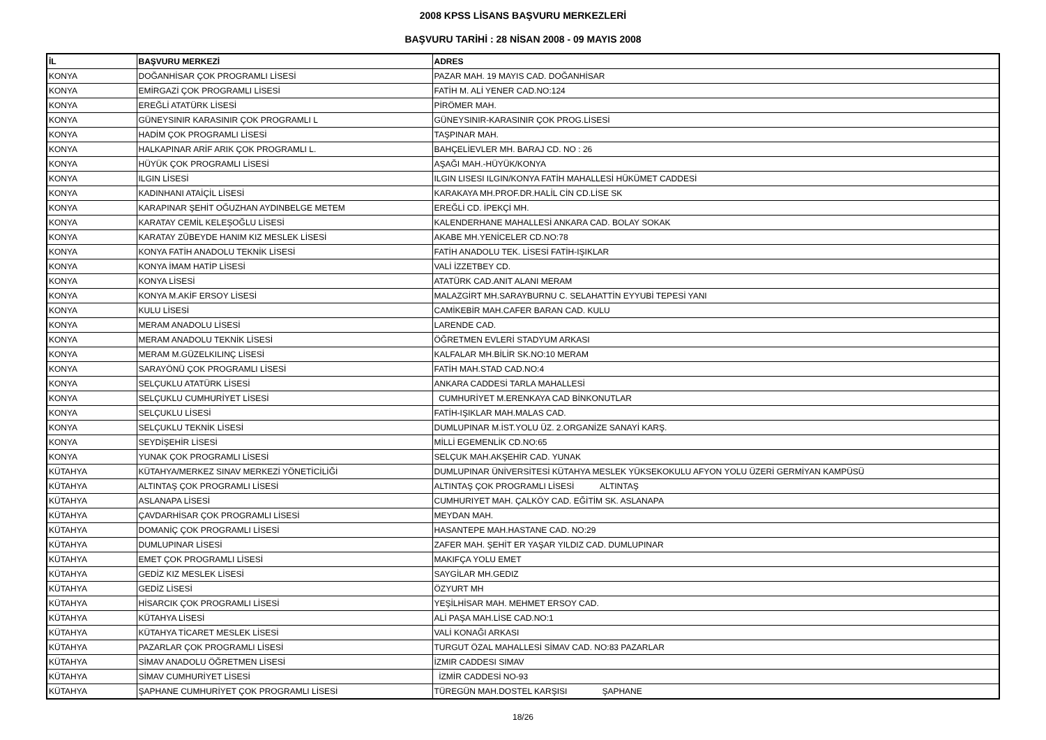2008 KPSS LİSANS BAŞVURU MERKEZLERİ
BAŞVURU TARİHİ : 28 NİSAN 2008 - 09 MAYIS 2008
| İL | BAŞVURU MERKEZİ | ADRES |
| --- | --- | --- |
| KONYA | DOĞANHİSAR ÇOK PROGRAMLI LİSESİ | PAZAR MAH. 19 MAYIS CAD. DOĞANHİSAR |
| KONYA | EMİRGAZİ ÇOK PROGRAMLI LİSESİ | FATİH M. ALİ YENER CAD.NO:124 |
| KONYA | EREĞLİ ATATÜRK LİSESİ | PİRÖMER MAH. |
| KONYA | GÜNEYSINIR KARASINIR ÇOK PROGRAMLI L | GÜNEYSINIR-KARASINIR ÇOK PROG.LİSESİ |
| KONYA | HADİM ÇOK PROGRAMLI LİSESİ | TAŞPINAR MAH. |
| KONYA | HALKAPINAR ARİF ARIK ÇOK PROGRAMLI L. | BAHÇELİEVLER MH. BARAJ CD. NO : 26 |
| KONYA | HÜYÜK ÇOK PROGRAMLI LİSESİ | AŞAĞI MAH.-HÜYÜK/KONYA |
| KONYA | ILGIN LİSESİ | ILGIN LISESI ILGIN/KONYA FATİH MAHALLESİ HÜKÜMET CADDESİ |
| KONYA | KADINHANI ATAİÇİL LİSESİ | KARAKAYA MH.PROF.DR.HALİL CİN CD.LİSE SK |
| KONYA | KARAPINAR ŞEHİT OĞUZHAN AYDINBELGE METEM | EREĞLİ CD. İPEKÇİ MH. |
| KONYA | KARATAY CEMİL KELEŞOĞLU LİSESİ | KALENDERHANE MAHALLESİ ANKARA CAD. BOLAY SOKAK |
| KONYA | KARATAY ZÜBEYDE HANIM KIZ MESLEK LİSESİ | AKABE MH.YENİCELER CD.NO:78 |
| KONYA | KONYA FATİH ANADOLU TEKNİK LİSESİ | FATİH ANADOLU TEK. LİSESİ FATİH-IŞIKLAR |
| KONYA | KONYA İMAM HATİP LİSESİ | VALİ İZZETBEY CD. |
| KONYA | KONYA LİSESİ | ATATÜRK CAD.ANIT ALANI MERAM |
| KONYA | KONYA M.AKİF ERSOY LİSESİ | MALAZGİRT MH.SARAYBURNU C. SELAHATTİN EYYUBİ TEPESİ YANI |
| KONYA | KULU LİSESİ | CAMİKEBİR MAH.CAFER BARAN CAD. KULU |
| KONYA | MERAM ANADOLU LİSESİ | LARENDE CAD. |
| KONYA | MERAM ANADOLU TEKNİK LİSESİ | ÖĞRETMEN EVLERİ STADYUM ARKASI |
| KONYA | MERAM M.GÜZELKILINÇ LİSESİ | KALFALAR MH.BİLİR SK.NO:10 MERAM |
| KONYA | SARAYÖNÜ ÇOK PROGRAMLI LİSESİ | FATİH MAH.STAD CAD.NO:4 |
| KONYA | SELÇUKLU ATATÜRK LİSESİ | ANKARA CADDESİ TARLA MAHALLESİ |
| KONYA | SELÇUKLU CUMHURİYET LİSESİ | CUMHURİYET M.ERENKAYA CAD BİNKONUTLAR |
| KONYA | SELÇUKLU LİSESİ | FATİH-IŞIKLAR MAH.MALAS CAD. |
| KONYA | SELÇUKLU TEKNİK LİSESİ | DUMLUPINAR M.İST.YOLU ÜZ. 2.ORGANİZE SANAYİ KARŞ. |
| KONYA | SEYDİŞEHİR LİSESİ | MİLLİ EGEMENLİK CD.NO:65 |
| KONYA | YUNAK ÇOK PROGRAMLI LİSESİ | SELÇUK MAH.AKŞEHİR CAD. YUNAK |
| KÜTAHYA | KÜTAHYA/MERKEZ SINAV MERKEZİ YÖNETİCİLİĞİ | DUMLUPINAR ÜNİVERSİTESİ KÜTAHYA MESLEK YÜKSEKOKULU AFYON YOLU ÜZERİ GERMİYAN KAMPÜSÜ |
| KÜTAHYA | ALTINTAŞ ÇOK PROGRAMLI LİSESİ | ALTINTAŞ ÇOK PROGRAMLI LİSESİ ALTINTAŞ |
| KÜTAHYA | ASLANAPA LİSESİ | CUMHURIYET MAH. ÇALKÖY CAD. EĞİTİM SK. ASLANAPA |
| KÜTAHYA | ÇAVDARHİSAR ÇOK PROGRAMLI LİSESİ | MEYDAN MAH. |
| KÜTAHYA | DOMANİÇ ÇOK PROGRAMLI LİSESİ | HASANTEPE MAH.HASTANE CAD. NO:29 |
| KÜTAHYA | DUMLUPINAR LİSESİ | ZAFER MAH. ŞEHİT ER YAŞAR YILDIZ CAD. DUMLUPINAR |
| KÜTAHYA | EMET ÇOK PROGRAMLI LİSESİ | MAKIFÇA YOLU EMET |
| KÜTAHYA | GEDİZ KIZ MESLEK LİSESİ | SAYGİLAR MH.GEDIZ |
| KÜTAHYA | GEDİZ LİSESİ | ÖZYURT MH |
| KÜTAHYA | HİSARCIK ÇOK PROGRAMLI LİSESİ | YEŞİLHİSAR MAH. MEHMET ERSOY CAD. |
| KÜTAHYA | KÜTAHYA LİSESİ | ALİ PAŞA MAH.LİSE CAD.NO:1 |
| KÜTAHYA | KÜTAHYA TİCARET MESLEK LİSESİ | VALİ KONAĞI ARKASI |
| KÜTAHYA | PAZARLAR ÇOK PROGRAMLI LİSESİ | TURGUT ÖZAL MAHALLESİ SİMAV CAD. NO:83 PAZARLAR |
| KÜTAHYA | SİMAV ANADOLU ÖĞRETMEN LİSESİ | İZMIR CADDESI SIMAV |
| KÜTAHYA | SİMAV CUMHURİYET LİSESİ | İZMİR CADDESİ NO-93 |
| KÜTAHYA | ŞAPHANE CUMHURİYET ÇOK PROGRAMLI LİSESİ | TÜREGÜN MAH.DOSTEL KARŞISI ŞAPHANE |
18/26